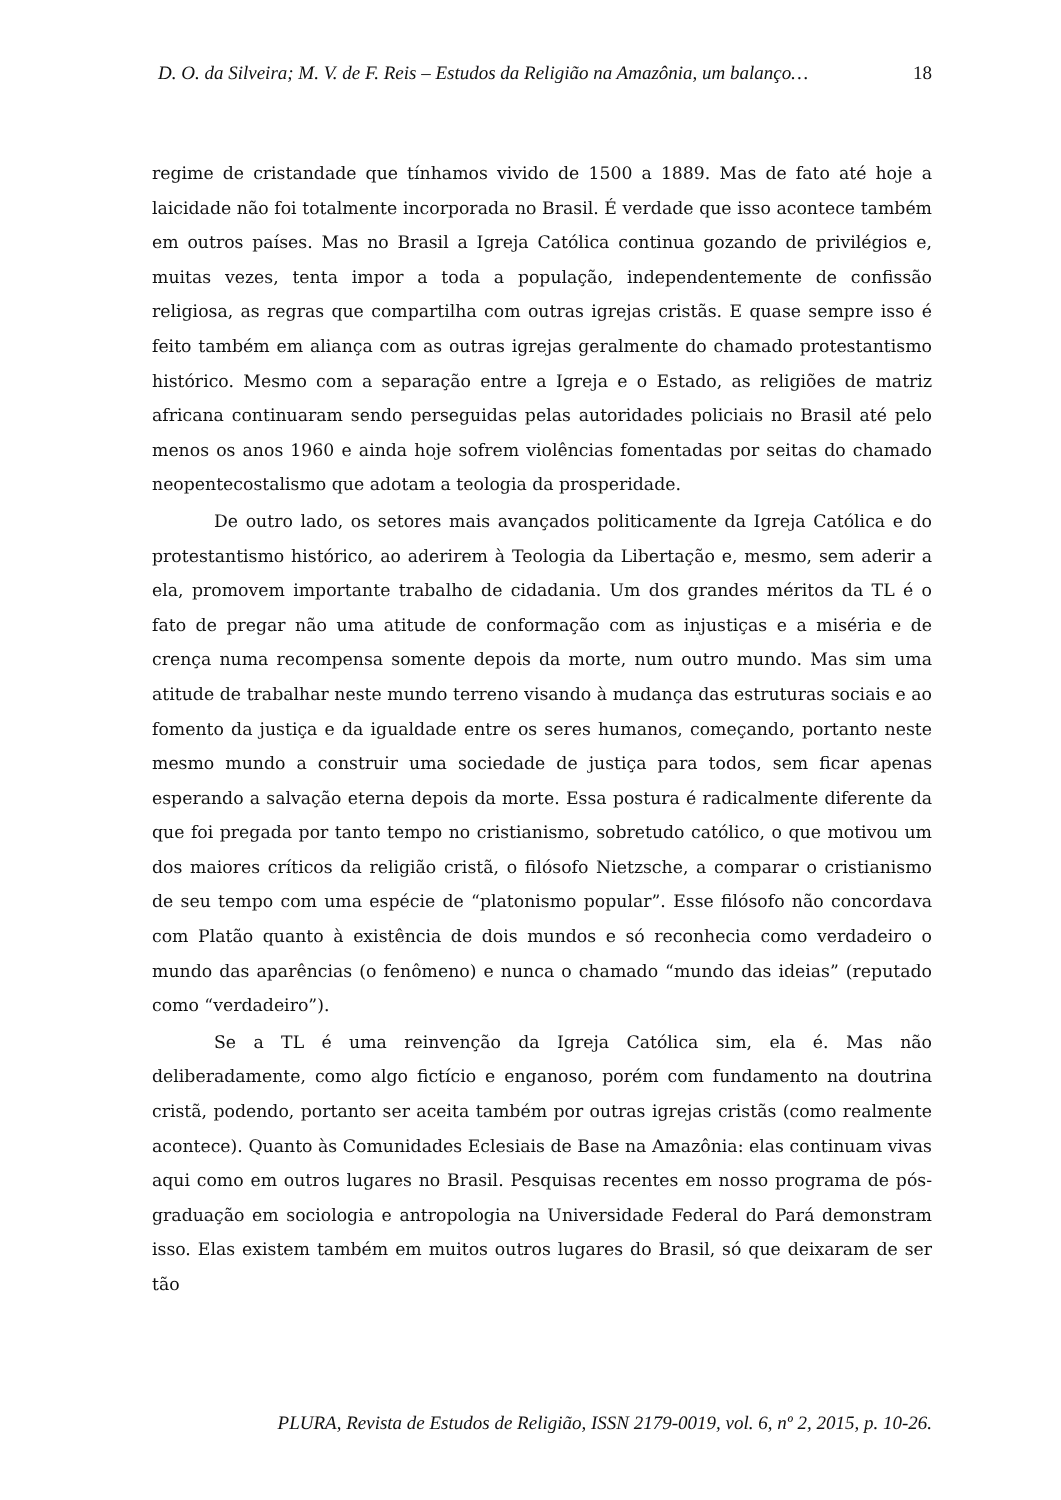D. O. da Silveira; M. V. de F. Reis – Estudos da Religião na Amazônia, um balanço… 18
regime de cristandade que tínhamos vivido de 1500 a 1889. Mas de fato até hoje a laicidade não foi totalmente incorporada no Brasil. É verdade que isso acontece também em outros países. Mas no Brasil a Igreja Católica continua gozando de privilégios e, muitas vezes, tenta impor a toda a população, independentemente de confissão religiosa, as regras que compartilha com outras igrejas cristãs. E quase sempre isso é feito também em aliança com as outras igrejas geralmente do chamado protestantismo histórico. Mesmo com a separação entre a Igreja e o Estado, as religiões de matriz africana continuaram sendo perseguidas pelas autoridades policiais no Brasil até pelo menos os anos 1960 e ainda hoje sofrem violências fomentadas por seitas do chamado neopentecostalismo que adotam a teologia da prosperidade.
De outro lado, os setores mais avançados politicamente da Igreja Católica e do protestantismo histórico, ao aderirem à Teologia da Libertação e, mesmo, sem aderir a ela, promovem importante trabalho de cidadania. Um dos grandes méritos da TL é o fato de pregar não uma atitude de conformação com as injustiças e a miséria e de crença numa recompensa somente depois da morte, num outro mundo. Mas sim uma atitude de trabalhar neste mundo terreno visando à mudança das estruturas sociais e ao fomento da justiça e da igualdade entre os seres humanos, começando, portanto neste mesmo mundo a construir uma sociedade de justiça para todos, sem ficar apenas esperando a salvação eterna depois da morte. Essa postura é radicalmente diferente da que foi pregada por tanto tempo no cristianismo, sobretudo católico, o que motivou um dos maiores críticos da religião cristã, o filósofo Nietzsche, a comparar o cristianismo de seu tempo com uma espécie de “platonismo popular”. Esse filósofo não concordava com Platão quanto à existência de dois mundos e só reconhecia como verdadeiro o mundo das aparências (o fenômeno) e nunca o chamado “mundo das ideias” (reputado como “verdadeiro”).
Se a TL é uma reinvenção da Igreja Católica sim, ela é. Mas não deliberadamente, como algo fictício e enganoso, porém com fundamento na doutrina cristã, podendo, portanto ser aceita também por outras igrejas cristãs (como realmente acontece). Quanto às Comunidades Eclesiais de Base na Amazônia: elas continuam vivas aqui como em outros lugares no Brasil. Pesquisas recentes em nosso programa de pós-graduação em sociologia e antropologia na Universidade Federal do Pará demonstram isso. Elas existem também em muitos outros lugares do Brasil, só que deixaram de ser tão
PLURA, Revista de Estudos de Religião, ISSN 2179-0019, vol. 6, nº 2, 2015, p. 10-26.